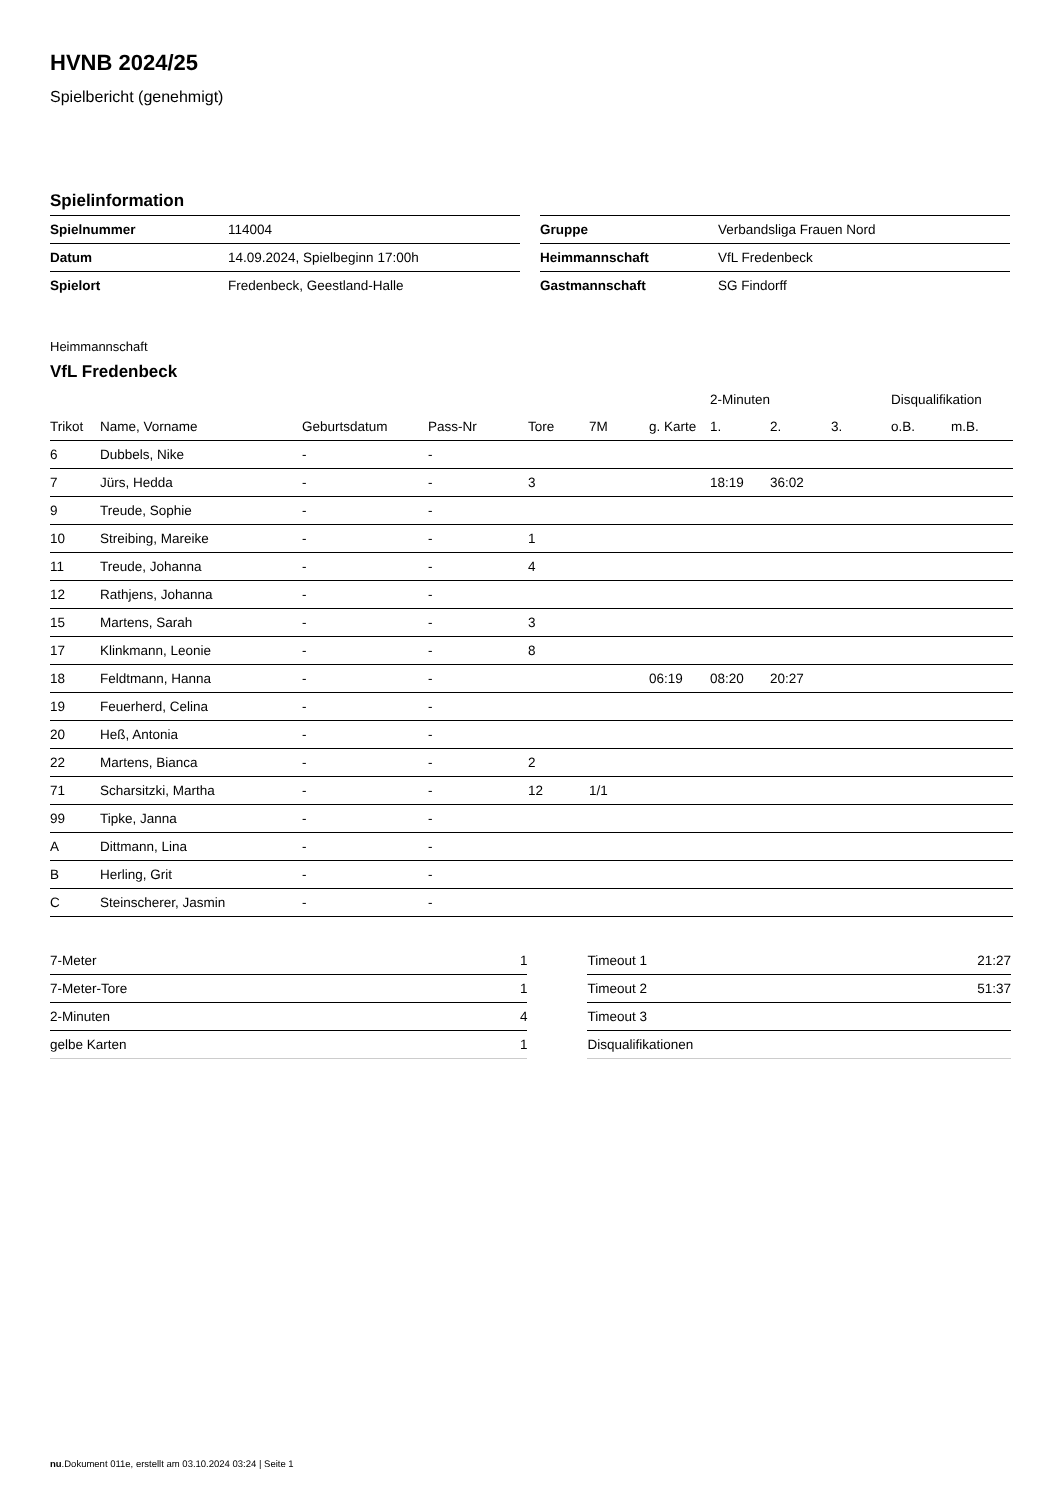HVNB 2024/25
Spielbericht (genehmigt)
Spielinformation
| Spielnummer | 114004 |
| Datum | 14.09.2024, Spielbeginn 17:00h |
| Spielort | Fredenbeck, Geestland-Halle |
| Gruppe | Verbandsliga Frauen Nord |
| Heimmannschaft | VfL Fredenbeck |
| Gastmannschaft | SG Findorff |
Heimmannschaft
VfL Fredenbeck
| | | | | | | | 2-Minuten | | | Disqualifikation | |
| --- | --- | --- | --- | --- | --- | --- | --- | --- | --- | --- | --- |
| Trikot | Name, Vorname | Geburtsdatum | Pass-Nr | Tore | 7M | g. Karte | 1. | 2. | 3. | o.B. | m.B. |
| 6 | Dubbels, Nike | - | - | | | | | | | | |
| 7 | Jürs, Hedda | - | - | 3 | | | 18:19 | 36:02 | | | |
| 9 | Treude, Sophie | - | - | | | | | | | | |
| 10 | Streibing, Mareike | - | - | 1 | | | | | | | |
| 11 | Treude, Johanna | - | - | 4 | | | | | | | |
| 12 | Rathjens, Johanna | - | - | | | | | | | | |
| 15 | Martens, Sarah | - | - | 3 | | | | | | | |
| 17 | Klinkmann, Leonie | - | - | 8 | | | | | | | |
| 18 | Feldtmann, Hanna | - | - | | | 06:19 | 08:20 | 20:27 | | | |
| 19 | Feuerherd, Celina | - | - | | | | | | | | |
| 20 | Heß, Antonia | - | - | | | | | | | | |
| 22 | Martens, Bianca | - | - | 2 | | | | | | | |
| 71 | Scharsitzki, Martha | - | - | 12 | 1/1 | | | | | | |
| 99 | Tipke, Janna | - | - | | | | | | | | |
| A | Dittmann, Lina | - | - | | | | | | | | |
| B | Herling, Grit | - | - | | | | | | | | |
| C | Steinscherer, Jasmin | - | - | | | | | | | | |
| 7-Meter | 1 |
| 7-Meter-Tore | 1 |
| 2-Minuten | 4 |
| gelbe Karten | 1 |
| Timeout 1 | 21:27 |
| Timeout 2 | 51:37 |
| Timeout 3 | |
| Disqualifikationen | |
nu.Dokument 011e, erstellt am 03.10.2024 03:24 | Seite 1